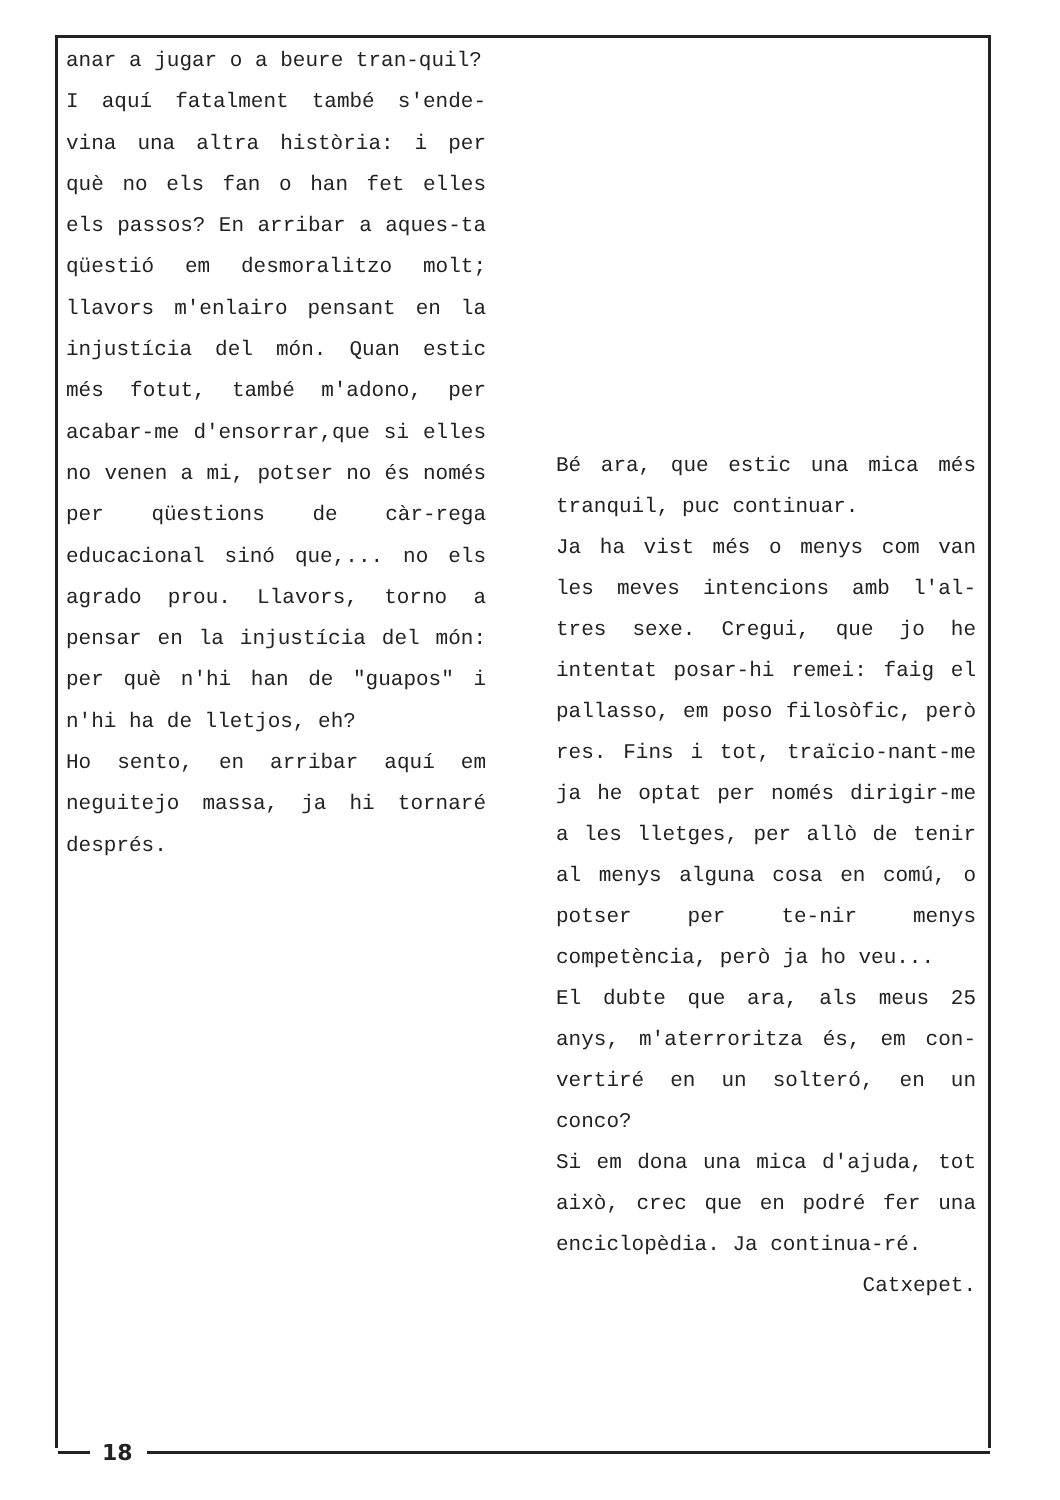anar a jugar o a beure tran-quil?
I aquí fatalment també s'ende-vina una altra història: i per què no els fan o han fet elles els passos? En arribar a aques-ta qüestió em desmoralitzo molt; llavors m'enlairo pensant en la injustícia del món. Quan estic més fotut, també m'adono, per acabar-me d'ensorrar,que si elles no venen a mi, potser no és només per qüestions de càr-rega educacional sinó que,... no els agrado prou. Llavors, torno a pensar en la injustícia del món: per què n'hi han de "guapos" i n'hi ha de lletjos, eh?
Ho sento, en arribar aquí em neguitejo massa, ja hi tornaré després.
Bé ara, que estic una mica més tranquil, puc continuar.
Ja ha vist més o menys com van les meves intencions amb l'al-tres sexe. Cregui, que jo he intentat posar-hi remei: faig el pallasso, em poso filosòfic, però res. Fins i tot, traïcio-nant-me ja he optat per només dirigir-me a les lletges, per allò de tenir al menys alguna cosa en comú, o potser per te-nir menys competència, però ja ho veu...
El dubte que ara, als meus 25 anys, m'aterroritza és, em con-vertiré en un solteró, en un conco?
Si em dona una mica d'ajuda, tot això, crec que en podré fer una enciclopèdia. Ja continua-ré.
Catxepet.
18